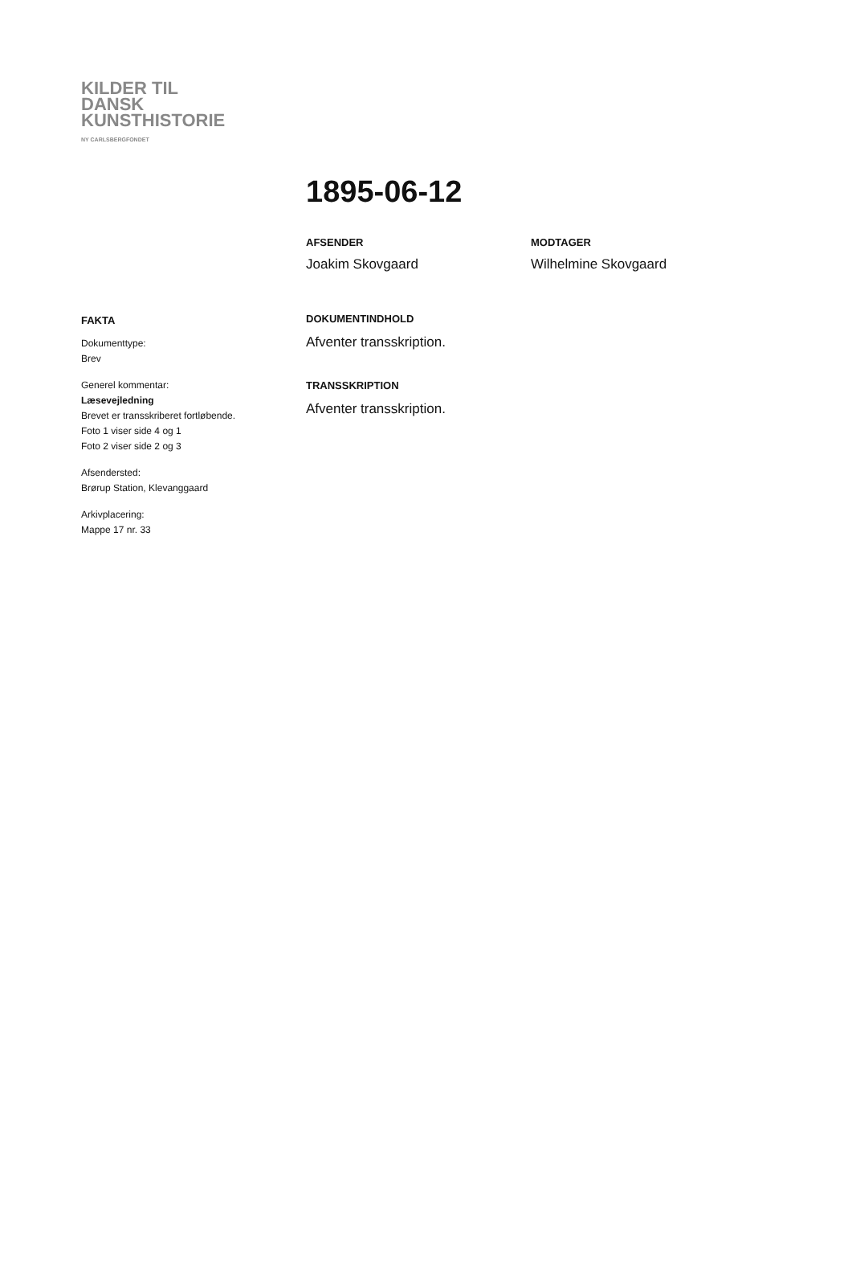KILDER TIL
DANSK
KUNSTHISTORIE
NY CARLSBERGFONDET
1895-06-12
AFSENDER
Joakim Skovgaard
MODTAGER
Wilhelmine Skovgaard
FAKTA
Dokumenttype:
Brev
Generel kommentar:
Læsevejledning
Brevet er transskriberet fortløbende.
Foto 1 viser side 4 og 1
Foto 2 viser side 2 og 3
Afsendersted:
Brørup Station, Klevanggaard
Arkivplacering:
Mappe 17 nr. 33
DOKUMENTINDHOLD
Afventer transskription.
TRANSSKRIPTION
Afventer transskription.